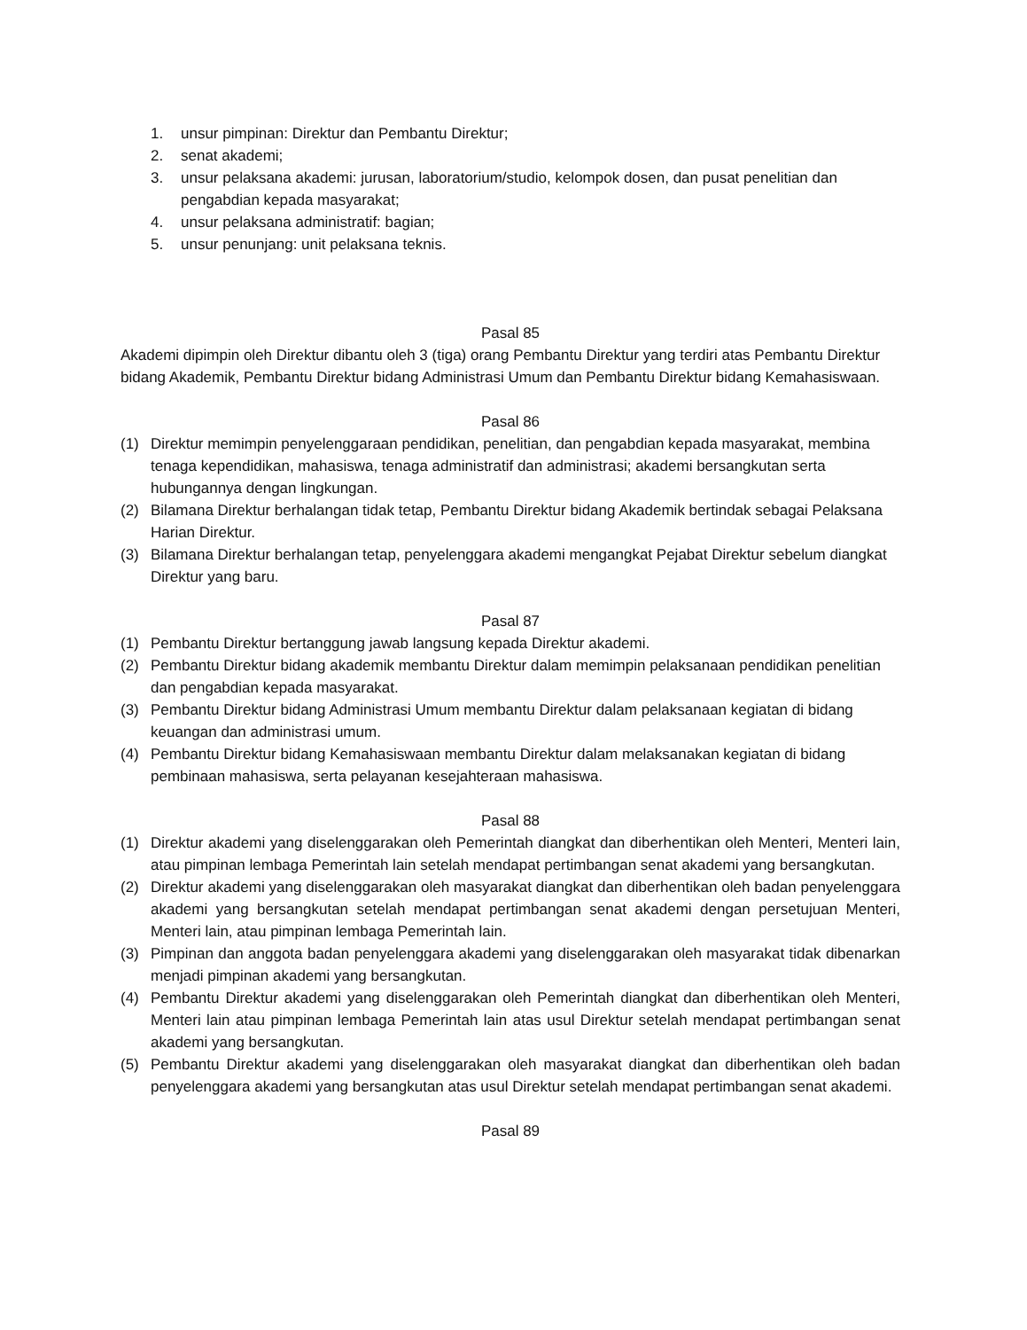1. unsur pimpinan: Direktur dan Pembantu Direktur;
2. senat akademi;
3. unsur pelaksana akademi: jurusan, laboratorium/studio, kelompok dosen, dan pusat penelitian dan pengabdian kepada masyarakat;
4. unsur pelaksana administratif: bagian;
5. unsur penunjang: unit pelaksana teknis.
Pasal 85
Akademi dipimpin oleh Direktur dibantu oleh 3 (tiga) orang Pembantu Direktur yang terdiri atas Pembantu Direktur bidang Akademik, Pembantu Direktur bidang Administrasi Umum dan Pembantu Direktur bidang Kemahasiswaan.
Pasal 86
(1) Direktur memimpin penyelenggaraan pendidikan, penelitian, dan pengabdian kepada masyarakat, membina tenaga kependidikan, mahasiswa, tenaga administratif dan administrasi; akademi bersangkutan serta hubungannya dengan lingkungan.
(2) Bilamana Direktur berhalangan tidak tetap, Pembantu Direktur bidang Akademik bertindak sebagai Pelaksana Harian Direktur.
(3) Bilamana Direktur berhalangan tetap, penyelenggara akademi mengangkat Pejabat Direktur sebelum diangkat Direktur yang baru.
Pasal 87
(1) Pembantu Direktur bertanggung jawab langsung kepada Direktur akademi.
(2) Pembantu Direktur bidang akademik membantu Direktur dalam memimpin pelaksanaan pendidikan penelitian dan pengabdian kepada masyarakat.
(3) Pembantu Direktur bidang Administrasi Umum membantu Direktur dalam pelaksanaan kegiatan di bidang keuangan dan administrasi umum.
(4) Pembantu Direktur bidang Kemahasiswaan membantu Direktur dalam melaksanakan kegiatan di bidang pembinaan mahasiswa, serta pelayanan kesejahteraan mahasiswa.
Pasal 88
(1) Direktur akademi yang diselenggarakan oleh Pemerintah diangkat dan diberhentikan oleh Menteri, Menteri lain, atau pimpinan lembaga Pemerintah lain setelah mendapat pertimbangan senat akademi yang bersangkutan.
(2) Direktur akademi yang diselenggarakan oleh masyarakat diangkat dan diberhentikan oleh badan penyelenggara akademi yang bersangkutan setelah mendapat pertimbangan senat akademi dengan persetujuan Menteri, Menteri lain, atau pimpinan lembaga Pemerintah lain.
(3) Pimpinan dan anggota badan penyelenggara akademi yang diselenggarakan oleh masyarakat tidak dibenarkan menjadi pimpinan akademi yang bersangkutan.
(4) Pembantu Direktur akademi yang diselenggarakan oleh Pemerintah diangkat dan diberhentikan oleh Menteri, Menteri lain atau pimpinan lembaga Pemerintah lain atas usul Direktur setelah mendapat pertimbangan senat akademi yang bersangkutan.
(5) Pembantu Direktur akademi yang diselenggarakan oleh masyarakat diangkat dan diberhentikan oleh badan penyelenggara akademi yang bersangkutan atas usul Direktur setelah mendapat pertimbangan senat akademi.
Pasal 89